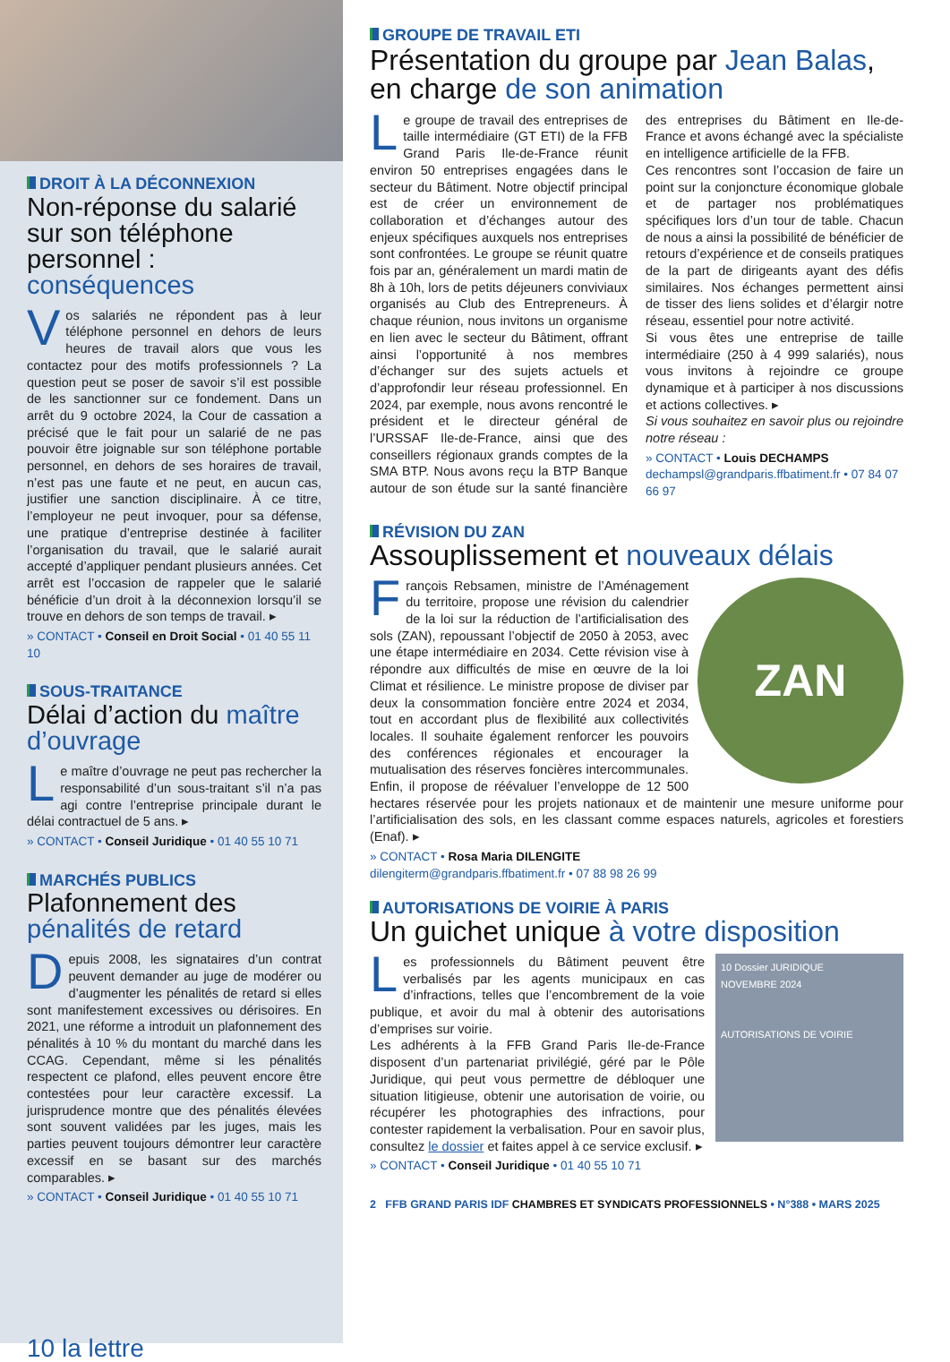DROIT À LA DÉCONNEXION
Non-réponse du salarié sur son téléphone personnel : conséquences
Vos salariés ne répondent pas à leur téléphone personnel en dehors de leurs heures de travail alors que vous les contactez pour des motifs professionnels ? La question peut se poser de savoir s’il est possible de les sanctionner sur ce fondement. Dans un arrêt du 9 octobre 2024, la Cour de cassation a précisé que le fait pour un salarié de ne pas pouvoir être joignable sur son téléphone portable personnel, en dehors de ses horaires de travail, n’est pas une faute et ne peut, en aucun cas, justifier une sanction disciplinaire. À ce titre, l’employeur ne peut invoquer, pour sa défense, une pratique d’entreprise destinée à faciliter l’organisation du travail, que le salarié aurait accepté d’appliquer pendant plusieurs années. Cet arrêt est l’occasion de rappeler que le salarié bénéficie d’un droit à la déconnexion lorsqu’il se trouve en dehors de son temps de travail. ▸
» CONTACT • Conseil en Droit Social • 01 40 55 11 10
SOUS-TRAITANCE
Délai d’action du maître d’ouvrage
Le maître d’ouvrage ne peut pas rechercher la responsabilité d’un sous-traitant s’il n’a pas agi contre l’entreprise principale durant le délai contractuel de 5 ans. ▸
» CONTACT • Conseil Juridique • 01 40 55 10 71
MARCHÉS PUBLICS
Plafonnement des pénalités de retard
Depuis 2008, les signataires d’un contrat peuvent demander au juge de modérer ou d’augmenter les pénalités de retard si elles sont manifestement excessives ou dérisoires. En 2021, une réforme a introduit un plafonnement des pénalités à 10 % du montant du marché dans les CCAG. Cependant, même si les pénalités respectent ce plafond, elles peuvent encore être contestées pour leur caractère excessif. La jurisprudence montre que des pénalités élevées sont souvent validées par les juges, mais les parties peuvent toujours démontrer leur caractère excessif en se basant sur des marchés comparables. ▸
» CONTACT • Conseil Juridique • 01 40 55 10 71
10 la lettre
GROUPE DE TRAVAIL ETI
Présentation du groupe par Jean Balas, en charge de son animation
Le groupe de travail des entreprises de taille intermédiaire (GT ETI) de la FFB Grand Paris Ile-de-France réunit environ 50 entreprises engagées dans le secteur du Bâtiment. Notre objectif principal est de créer un environnement de collaboration et d’échanges autour des enjeux spécifiques auxquels nos entreprises sont confrontées. Le groupe se réunit quatre fois par an, généralement un mardi matin de 8h à 10h, lors de petits déjeuners conviviaux organisés au Club des Entrepreneurs. À chaque réunion, nous invitons un organisme en lien avec le secteur du Bâtiment, offrant ainsi l’opportunité à nos membres d’échanger sur des sujets actuels et d’approfondir leur réseau professionnel. En 2024, par exemple, nous avons rencontré le président et le directeur général de l’URSSAF Ile-de-France, ainsi que des conseillers régionaux grands comptes de la SMA BTP. Nous avons reçu la BTP Banque autour de son étude sur la santé financière des entreprises du Bâtiment en Ile-de-France et avons échangé avec la spécialiste en intelligence artificielle de la FFB.
Ces rencontres sont l’occasion de faire un point sur la conjoncture économique globale et de partager nos problématiques spécifiques lors d’un tour de table. Chacun de nous a ainsi la possibilité de bénéficier de retours d’expérience et de conseils pratiques de la part de dirigeants ayant des défis similaires. Nos échanges permettent ainsi de tisser des liens solides et d’élargir notre réseau, essentiel pour notre activité.
Si vous êtes une entreprise de taille intermédiaire (250 à 4 999 salariés), nous vous invitons à rejoindre ce groupe dynamique et à participer à nos discussions et actions collectives. ▸
Si vous souhaitez en savoir plus ou rejoindre notre réseau :
» CONTACT • Louis DECHAMPS
dechampsl@grandparis.ffbatiment.fr • 07 84 07 66 97
RÉVISION DU ZAN
Assouplissement et nouveaux délais
ZAN
François Rebsamen, ministre de l’Aménagement du territoire, propose une révision du calendrier de la loi sur la réduction de l’artificialisation des sols (ZAN), repoussant l’objectif de 2050 à 2053, avec une étape intermédiaire en 2034. Cette révision vise à répondre aux difficultés de mise en œuvre de la loi Climat et résilience. Le ministre propose de diviser par deux la consommation foncière entre 2024 et 2034, tout en accordant plus de flexibilité aux collectivités locales. Il souhaite également renforcer les pouvoirs des conférences régionales et encourager la mutualisation des réserves foncières intercommunales. Enfin, il propose de réévaluer l’enveloppe de 12 500 hectares réservée pour les projets nationaux et de maintenir une mesure uniforme pour l’artificialisation des sols, en les classant comme espaces naturels, agricoles et forestiers (Enaf). ▸
» CONTACT • Rosa Maria DILENGITE
dilengiterm@grandparis.ffbatiment.fr • 07 88 98 26 99
AUTORISATIONS DE VOIRIE À PARIS
Un guichet unique à votre disposition
10 Dossier JURIDIQUE
NOVEMBRE 2024
AUTORISATIONS DE VOIRIE
Les professionnels du Bâtiment peuvent être verbalisés par les agents municipaux en cas d’infractions, telles que l’encombrement de la voie publique, et avoir du mal à obtenir des autorisations d’emprises sur voirie.
Les adhérents à la FFB Grand Paris Ile-de-France disposent d’un partenariat privilégié, géré par le Pôle Juridique, qui peut vous permettre de débloquer une situation litigieuse, obtenir une autorisation de voirie, ou récupérer les photographies des infractions, pour contester rapidement la verbalisation. Pour en savoir plus, consultez le dossier et faites appel à ce service exclusif. ▸
» CONTACT • Conseil Juridique • 01 40 55 10 71
2 FFB GRAND PARIS IDF CHAMBRES ET SYNDICATS PROFESSIONNELS • N°388 • MARS 2025